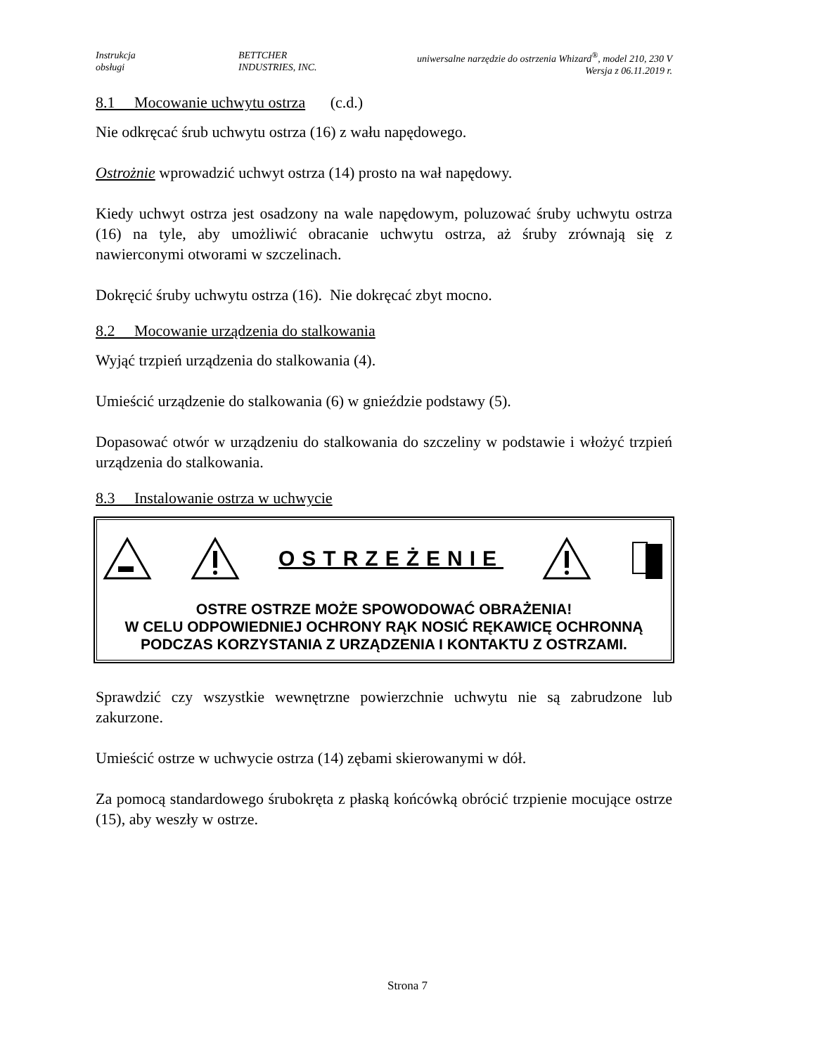Instrukcja
obsługi
BETTCHER
INDUSTRIES, INC.
uniwersalne narzędzie do ostrzenia Whizard<sup>®</sup>, model 210, 230 V
Wersja z 06.11.2019 r.
8.1 Mocowanie uchwytu ostrza (c.d.)
Nie odkręcać śrub uchwytu ostrza (16) z wału napędowego.
Ostrożnie wprowadzić uchwyt ostrza (14) prosto na wał napędowy.
Kiedy uchwyt ostrza jest osadzony na wale napędowym, poluzować śruby uchwytu ostrza (16) na tyle, aby umożliwić obracanie uchwytu ostrza, aż śruby zrównają się z nawierconymi otworami w szczelinach.
Dokręcić śruby uchwytu ostrza (16). Nie dokręcać zbyt mocno.
8.2 Mocowanie urządzenia do stalkowania
Wyjąć trzpień urządzenia do stalkowania (4).
Umieścić urządzenie do stalkowania (6) w gnieździe podstawy (5).
Dopasować otwór w urządzeniu do stalkowania do szczeliny w podstawie i włożyć trzpień urządzenia do stalkowania.
8.3 Instalowanie ostrza w uchwycie
OSTRZEŻENIE
OSTRE OSTRZE MOŻE SPOWODOWAĆ OBRAŻENIA!
W CELU ODPOWIEDNIEJ OCHRONY RĄK NOSIĆ RĘKAWICĘ OCHRONNĄ PODCZAS KORZYSTANIA Z URZĄDZENIA I KONTAKTU Z OSTRZAMI.
Sprawdzić czy wszystkie wewnętrzne powierzchnie uchwytu nie są zabrudzone lub zakurzone.
Umieścić ostrze w uchwycie ostrza (14) zębami skierowanymi w dół.
Za pomocą standardowego śrubokręta z płaską końcówką obrócić trzpienie mocujące ostrze (15), aby weszły w ostrze.
Strona 7